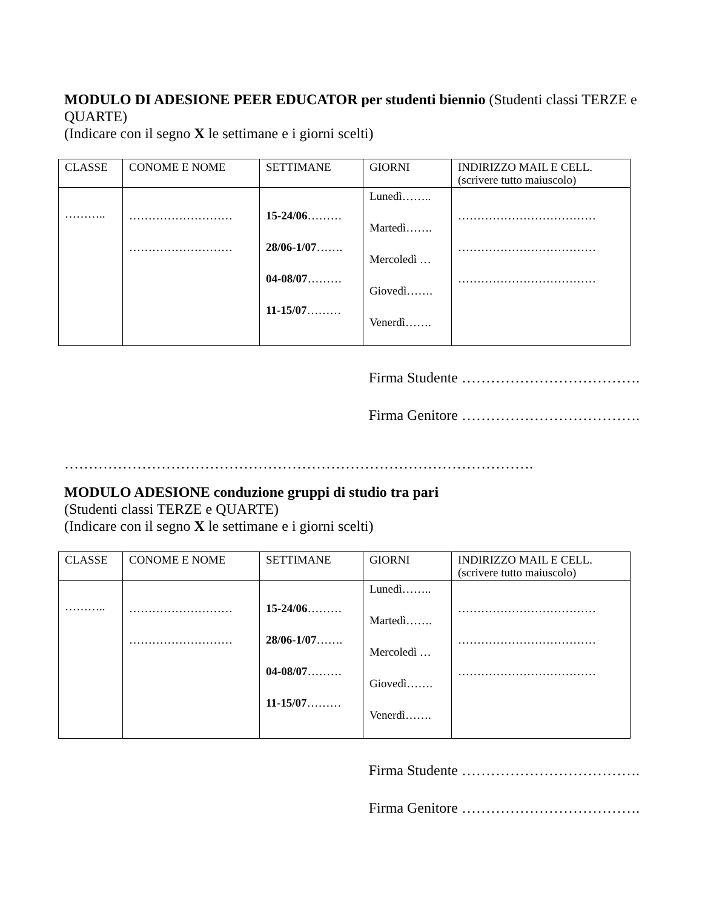MODULO DI ADESIONE PEER EDUCATOR per studenti biennio (Studenti classi TERZE e QUARTE)
(Indicare con il segno X le settimane e i giorni scelti)
| CLASSE | CONOME E NOME | SETTIMANE | GIORNI | INDIRIZZO MAIL E CELL. (scrivere tutto maiuscolo) |
| ……….. | ……………………… ……………………… | 15-24/06 ……… 28/06-1/07 ……. 04-08/07 ……… 11-15/07 ……… | Lunedì…….. Martedì……. Mercoledì … Giovedì……. Venerdì……. | ……………………………… ……………………………… ……………………………… |
Firma Studente ……………………………….
Firma Genitore ……………………………….
…………………………………………………………………………………….
MODULO ADESIONE conduzione gruppi di studio tra pari
(Studenti classi TERZE e QUARTE)
(Indicare con il segno X le settimane e i giorni scelti)
| CLASSE | CONOME E NOME | SETTIMANE | GIORNI | INDIRIZZO MAIL E CELL. (scrivere tutto maiuscolo) |
| ……….. | ……………………… ……………………… | 15-24/06 ……… 28/06-1/07 ……. 04-08/07 ……… 11-15/07 ……… | Lunedì…….. Martedì……. Mercoledì … Giovedì……. Venerdì……. | ……………………………… ……………………………… ……………………………… |
Firma Studente ……………………………….
Firma Genitore ……………………………….